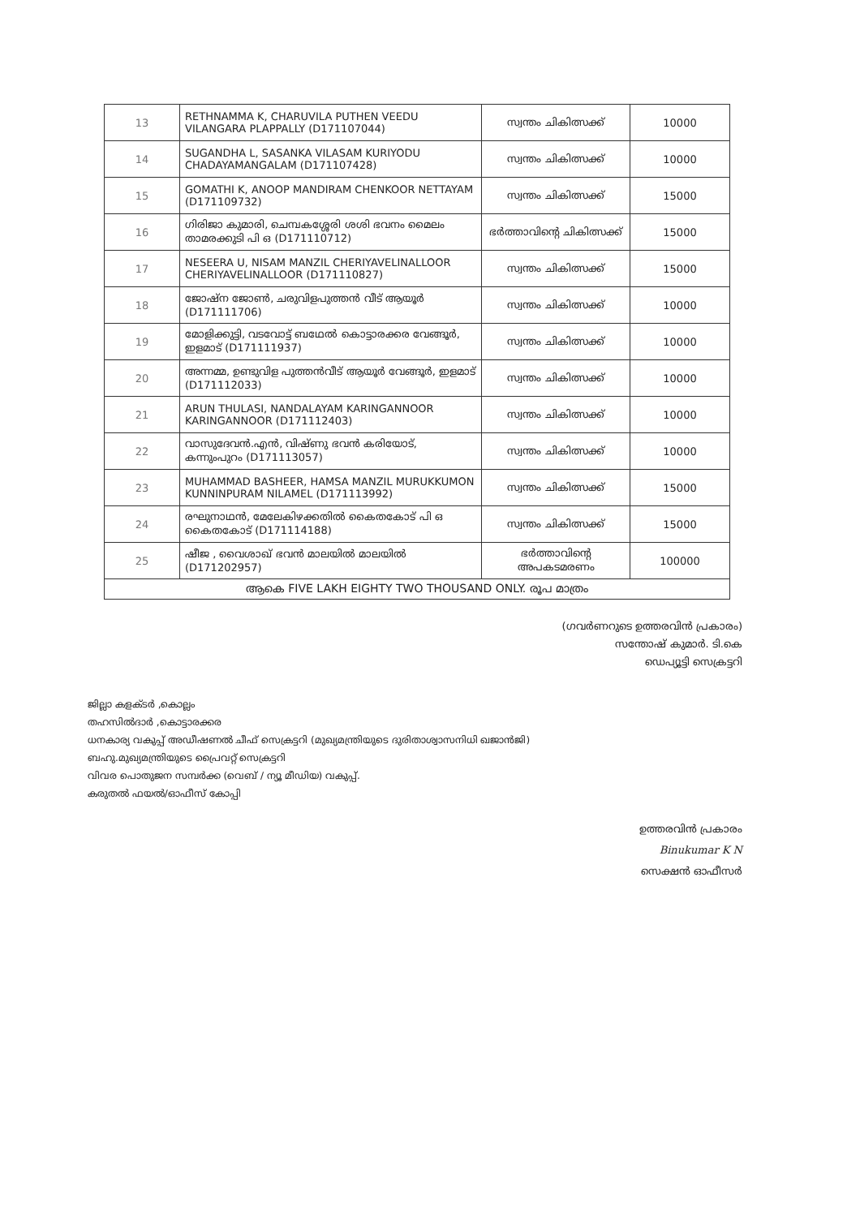| 13 | RETHNAMMA K, CHARUVILA PUTHEN VEEDU VILANGARA PLAPPALLY (D171107044) | സ്വന്തം ചികിത്സക്ക് | 10000 |
| 14 | SUGANDHA L, SASANKA VILASAM KURIYODU CHADAYAMANGALAM (D171107428) | സ്വന്തം ചികിത്സക്ക് | 10000 |
| 15 | GOMATHI K, ANOOP MANDIRAM CHENKOOR NETTAYAM (D171109732) | സ്വന്തം ചികിത്സക്ക് | 15000 |
| 16 | ഗിരിജാ കുമാരി, ചെമ്പകശ്ശേരി ശശി ഭവനം മൈലം താമരക്കുടി പി ഒ (D171110712) | ഭർത്താവിന്റെ ചികിത്സക്ക് | 15000 |
| 17 | NESEERA U, NISAM MANZIL CHERIYAVELINALLOOR CHERIYAVELINALLOOR (D171110827) | സ്വന്തം ചികിത്സക്ക് | 15000 |
| 18 | ജോഷ്ന ജോൺ, ചരുവിളപുത്തൻ വീട് ആയൂർ (D171111706) | സ്വന്തം ചികിത്സക്ക് | 10000 |
| 19 | മോളിക്കുട്ടി, വടവോട്ട് ബഥേൽ കൊട്ടാരക്കര വേങ്ങൂർ, ഇളമാട് (D171111937) | സ്വന്തം ചികിത്സക്ക് | 10000 |
| 20 | അന്നമ്മ, ഉണ്ടുവിള പുത്തൻവീട് ആയൂർ വേങ്ങൂർ, ഇളമാട് (D171112033) | സ്വന്തം ചികിത്സക്ക് | 10000 |
| 21 | ARUN THULASI, NANDALAYAM KARINGANNOOR KARINGANNOOR (D171112403) | സ്വന്തം ചികിത്സക്ക് | 10000 |
| 22 | വാസുദേവൻ.എൻ, വിഷ്ണു ഭവൻ കരിയോട്, കന്നുംപുറം (D171113057) | സ്വന്തം ചികിത്സക്ക് | 10000 |
| 23 | MUHAMMAD BASHEER, HAMSA MANZIL MURUKKUMON KUNNINPURAM NILAMEL (D171113992) | സ്വന്തം ചികിത്സക്ക് | 15000 |
| 24 | രഘുനാഥൻ, മേലേകിഴക്കതിൽ കൈതകോട് പി ഒ കൈതകോട് (D171114188) | സ്വന്തം ചികിത്സക്ക് | 15000 |
| 25 | ഷീജ , വൈശാഖ് ഭവൻ മാലയിൽ മാലയിൽ (D171202957) | ഭർത്താവിന്റെ അപകടമരണം | 100000 |
| ആകെ FIVE LAKH EIGHTY TWO THOUSAND ONLY. രൂപ മാത്രം | | | |
(ഗവർണറുടെ ഉത്തരവിൻ പ്രകാരം)
സന്തോഷ് കുമാർ. ടി.കെ
ഡെപ്യൂട്ടി സെക്രട്ടറി
ജില്ലാ കളക്ടർ ,കൊല്ലം
തഹസിൽദാർ ,കൊട്ടാരക്കര
ധനകാര്യ വകുപ്പ് അഡീഷണൽ ചീഫ് സെക്രട്ടറി (മുഖ്യമന്ത്രിയുടെ ദുരിതാശ്വാസനിധി ഖജാൻജി)
ബഹു.മുഖ്യമന്ത്രിയുടെ പ്രൈവറ്റ് സെക്രട്ടറി
വിവര പൊതുജന സമ്പർക്ക (വെബ് / ന്യൂ മീഡിയ) വകുപ്പ്.
കരുതൽ ഫയൽ/ഓഫീസ് കോപ്പി
ഉത്തരവിൻ പ്രകാരം
Binukumar K N
സെക്ഷൻ ഓഫീസർ